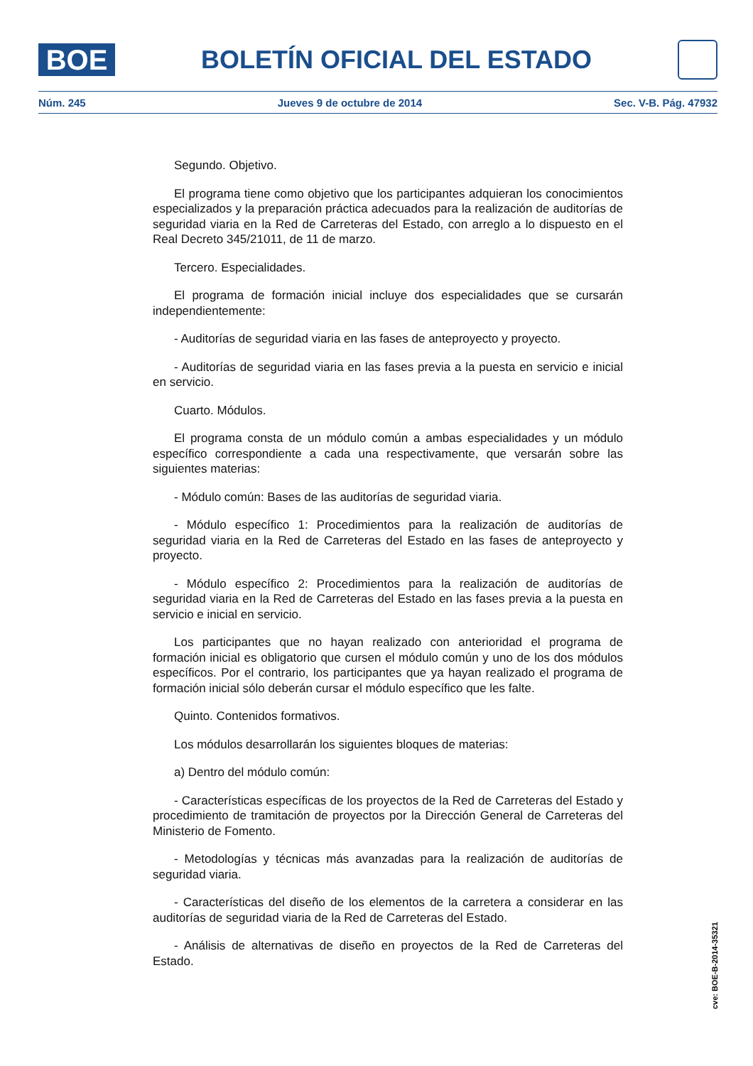BOE
BOLETÍN OFICIAL DEL ESTADO
Núm. 245 Jueves 9 de octubre de 2014 Sec. V-B. Pág. 47932
Segundo. Objetivo.
El programa tiene como objetivo que los participantes adquieran los conocimientos especializados y la preparación práctica adecuados para la realización de auditorías de seguridad viaria en la Red de Carreteras del Estado, con arreglo a lo dispuesto en el Real Decreto 345/21011, de 11 de marzo.
Tercero. Especialidades.
El programa de formación inicial incluye dos especialidades que se cursarán independientemente:
- Auditorías de seguridad viaria en las fases de anteproyecto y proyecto.
- Auditorías de seguridad viaria en las fases previa a la puesta en servicio e inicial en servicio.
Cuarto. Módulos.
El programa consta de un módulo común a ambas especialidades y un módulo específico correspondiente a cada una respectivamente, que versarán sobre las siguientes materias:
- Módulo común: Bases de las auditorías de seguridad viaria.
- Módulo específico 1: Procedimientos para la realización de auditorías de seguridad viaria en la Red de Carreteras del Estado en las fases de anteproyecto y proyecto.
- Módulo específico 2: Procedimientos para la realización de auditorías de seguridad viaria en la Red de Carreteras del Estado en las fases previa a la puesta en servicio e inicial en servicio.
Los participantes que no hayan realizado con anterioridad el programa de formación inicial es obligatorio que cursen el módulo común y uno de los dos módulos específicos. Por el contrario, los participantes que ya hayan realizado el programa de formación inicial sólo deberán cursar el módulo específico que les falte.
Quinto. Contenidos formativos.
Los módulos desarrollarán los siguientes bloques de materias:
a) Dentro del módulo común:
- Características específicas de los proyectos de la Red de Carreteras del Estado y procedimiento de tramitación de proyectos por la Dirección General de Carreteras del Ministerio de Fomento.
- Metodologías y técnicas más avanzadas para la realización de auditorías de seguridad viaria.
- Características del diseño de los elementos de la carretera a considerar en las auditorías de seguridad viaria de la Red de Carreteras del Estado.
- Análisis de alternativas de diseño en proyectos de la Red de Carreteras del Estado.
cve: BOE-B-2014-35321